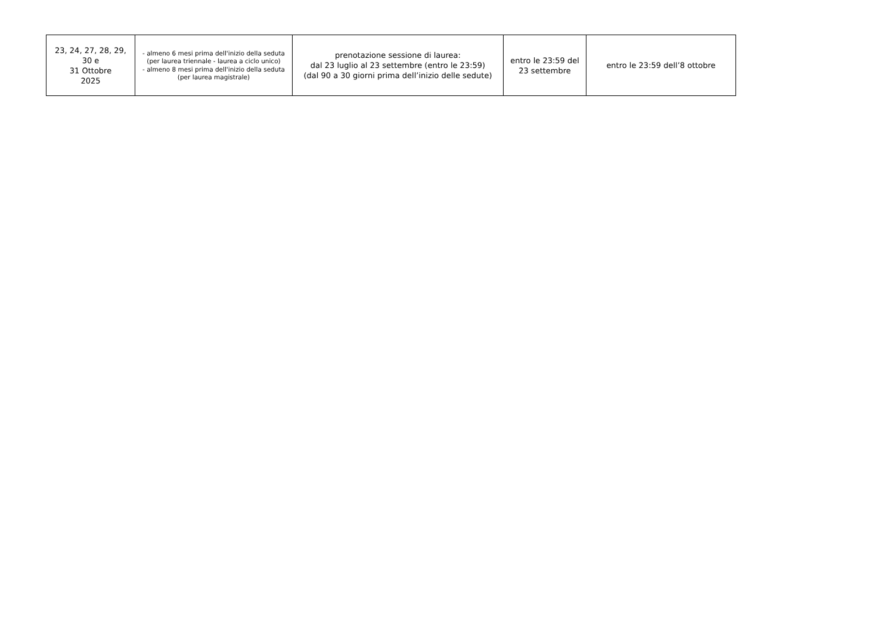| 23, 24, 27, 28, 29, 30 e 31 Ottobre 2025 | - almeno 6 mesi prima dell'inizio della seduta (per laurea triennale - laurea a ciclo unico) - almeno 8 mesi prima dell'inizio della seduta (per laurea magistrale) | prenotazione sessione di laurea: dal 23 luglio al 23 settembre (entro le 23:59) (dal 90 a 30 giorni prima dell’inizio delle sedute) | entro le 23:59 del 23 settembre | entro le 23:59 dell’8 ottobre |